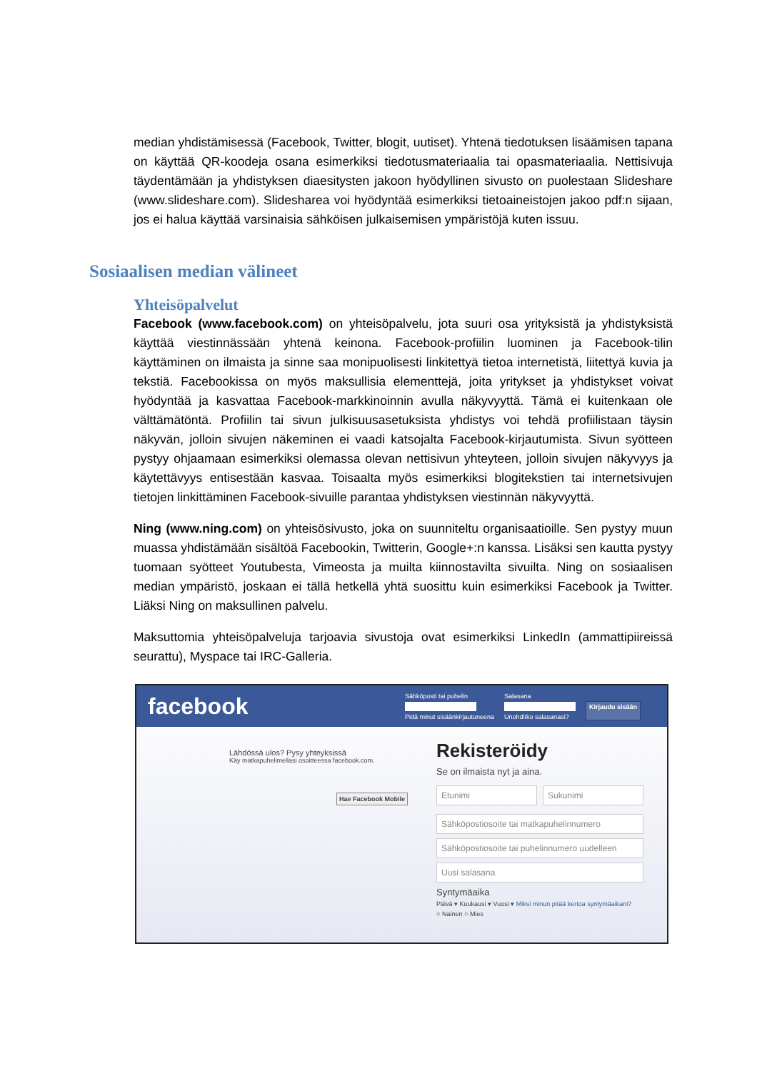median yhdistämisessä (Facebook, Twitter, blogit, uutiset). Yhtenä tiedotuksen lisäämisen tapana on käyttää QR-koodeja osana esimerkiksi tiedotusmateriaalia tai opasmateriaalia. Nettisivuja täydentämään ja yhdistyksen diaesitysten jakoon hyödyllinen sivusto on puolestaan Slideshare (www.slideshare.com). Slidesharea voi hyödyntää esimerkiksi tietoaineistojen jakoo pdf:n sijaan, jos ei halua käyttää varsinaisia sähköisen julkaisemisen ympäristöjä kuten issuu.
Sosiaalisen median välineet
Yhteisöpalvelut
Facebook (www.facebook.com) on yhteisöpalvelu, jota suuri osa yrityksistä ja yhdistyksistä käyttää viestinnässään yhtenä keinona. Facebook-profiilin luominen ja Facebook-tilin käyttäminen on ilmaista ja sinne saa monipuolisesti linkitettyä tietoa internetistä, liitettyä kuvia ja tekstiä. Facebookissa on myös maksullisia elementtejä, joita yritykset ja yhdistykset voivat hyödyntää ja kasvattaa Facebook-markkinoinnin avulla näkyvyyttä. Tämä ei kuitenkaan ole välttämätöntä. Profiilin tai sivun julkisuusasetuksista yhdistys voi tehdä profiilistaan täysin näkyvän, jolloin sivujen näkeminen ei vaadi katsojalta Facebook-kirjautumista. Sivun syötteen pystyy ohjaamaan esimerkiksi olemassa olevan nettisivun yhteyteen, jolloin sivujen näkyvyys ja käytettävyys entisestään kasvaa. Toisaalta myös esimerkiksi blogitekstien tai internetsivujen tietojen linkittäminen Facebook-sivuille parantaa yhdistyksen viestinnän näkyvyyttä.
Ning (www.ning.com) on yhteisösivusto, joka on suunniteltu organisaatioille. Sen pystyy muun muassa yhdistämään sisältöä Facebookin, Twitterin, Google+:n kanssa. Lisäksi sen kautta pystyy tuomaan syötteet Youtubesta, Vimeosta ja muilta kiinnostavilta sivuilta. Ning on sosiaalisen median ympäristö, joskaan ei tällä hetkellä yhtä suosittu kuin esimerkiksi Facebook ja Twitter. Liäksi Ning on maksullinen palvelu.
Maksuttomia yhteisöpalveluja tarjoavia sivustoja ovat esimerkiksi LinkedIn (ammattipiireissä seurattu), Myspace tai IRC-Galleria.
facebook
Sähköposti tai puhelin
Pidä minut sisäänkirjautuneena
Salasana
Unohditko salasanasi?
Kirjaudu sisään
Lähdössä ulos? Pysy yhteyksissä
Käy matkapuhelimellasi osoitteessa facebook.com.
Hae Facebook Mobile
Rekisteröidy
Se on ilmaista nyt ja aina.
Etunimi Sukunimi
Sähköpostiosoite tai matkapuhelinnumero
Sähköpostiosoite tai puhelinnumero uudelleen
Uusi salasana
Syntymäaika
Päivä ▾ Kuukausi ▾ Vuosi ▾ Miksi minun pitää kertoa syntymäaikani?
○ Nainen ○ Mies